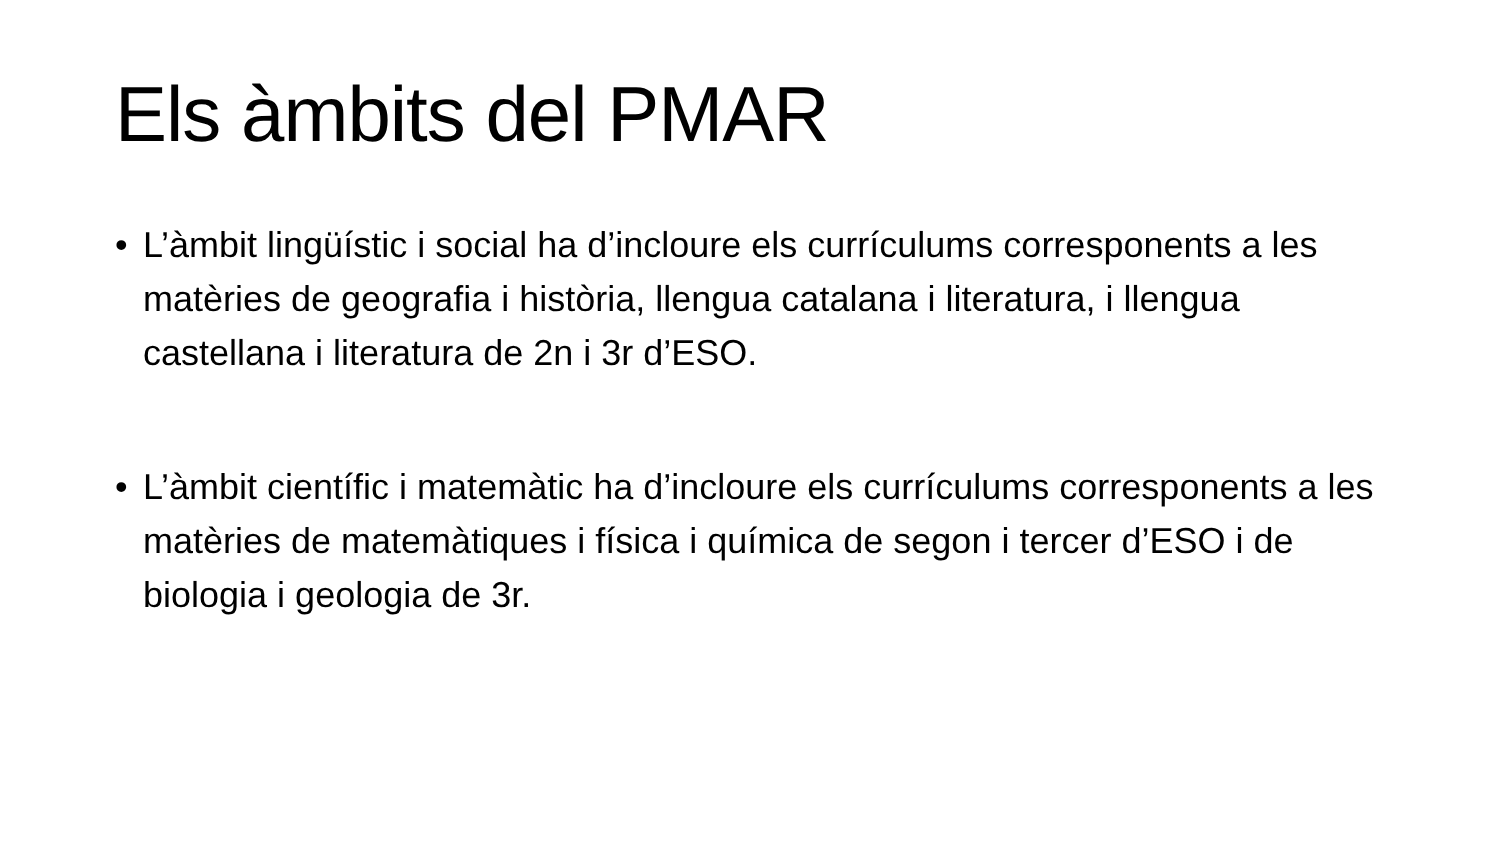Els àmbits del PMAR
• L’àmbit lingüístic i social ha d’incloure els currículums corresponents a les matèries de geografia i història, llengua catalana i literatura, i llengua castellana i literatura de 2n i 3r d’ESO.
• L’àmbit científic i matemàtic ha d’incloure els currículums corresponents a les matèries de matemàtiques i física i química de segon i tercer d’ESO i de biologia i geologia de 3r.